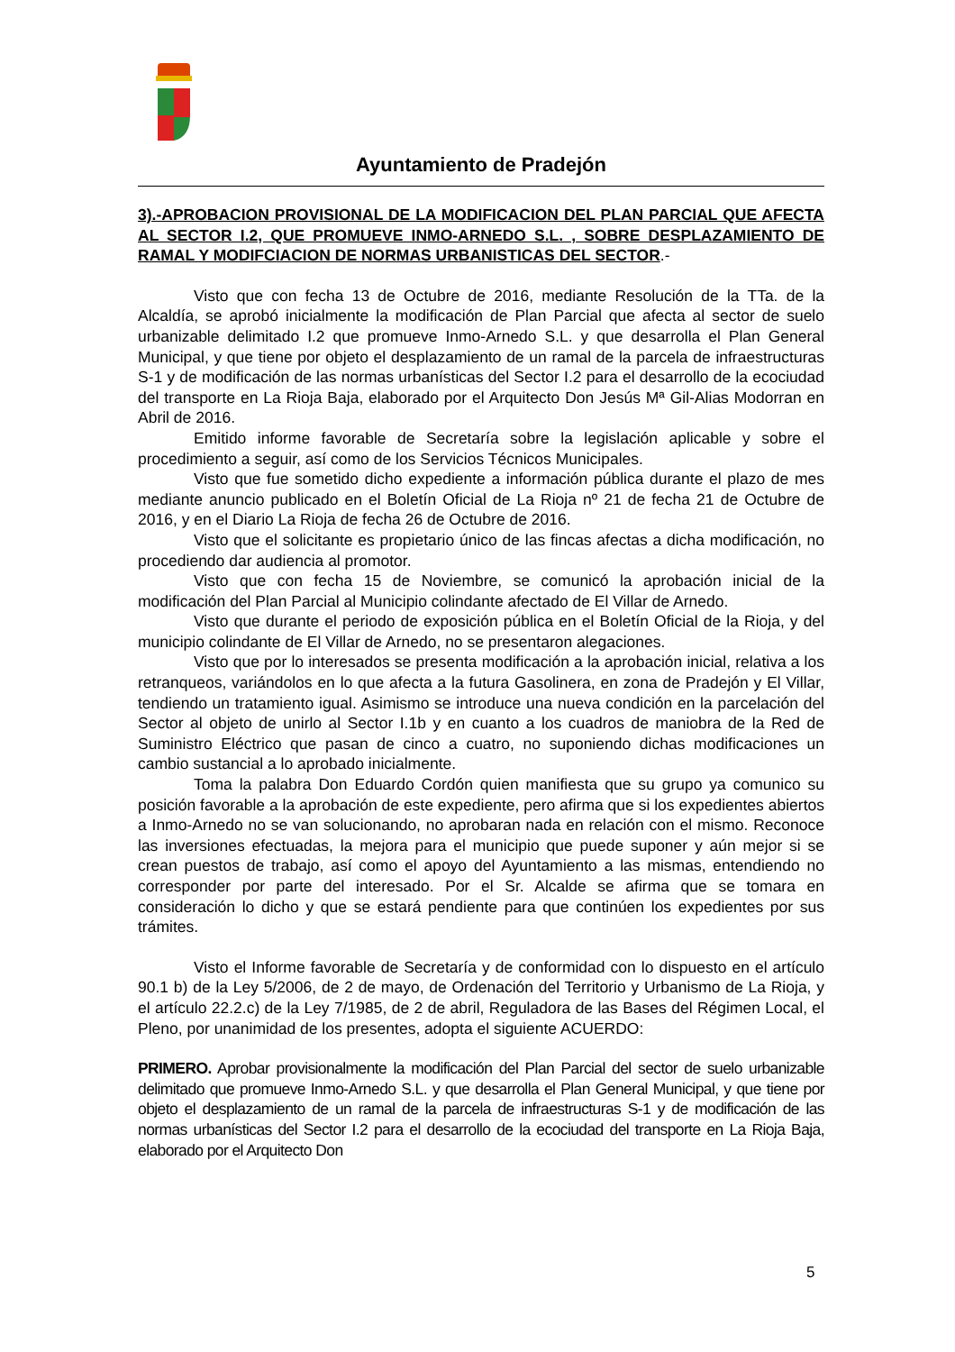Ayuntamiento de Pradejón
3).-APROBACION PROVISIONAL DE LA MODIFICACION DEL PLAN PARCIAL QUE AFECTA AL SECTOR I.2, QUE PROMUEVE INMO-ARNEDO S.L. , SOBRE DESPLAZAMIENTO DE RAMAL Y MODIFCIACION DE NORMAS URBANISTICAS DEL SECTOR.-
Visto que con fecha 13 de Octubre de 2016, mediante Resolución de la TTa. de la Alcaldía, se aprobó inicialmente la modificación de Plan Parcial que afecta al sector de suelo urbanizable delimitado I.2 que promueve Inmo-Arnedo S.L. y que desarrolla el Plan General Municipal, y que tiene por objeto el desplazamiento de un ramal de la parcela de infraestructuras S-1 y de modificación de las normas urbanísticas del Sector I.2 para el desarrollo de la ecociudad del transporte en La Rioja Baja, elaborado por el Arquitecto Don Jesús Mª Gil-Alias Modorran en Abril de 2016.
Emitido informe favorable de Secretaría sobre la legislación aplicable y sobre el procedimiento a seguir, así como de los Servicios Técnicos Municipales.
Visto que fue sometido dicho expediente a información pública durante el plazo de mes mediante anuncio publicado en el Boletín Oficial de La Rioja nº 21 de fecha 21 de Octubre de 2016, y en el Diario La Rioja de fecha 26 de Octubre de 2016.
Visto que el solicitante es propietario único de las fincas afectas a dicha modificación, no procediendo dar audiencia al promotor.
Visto que con fecha 15 de Noviembre, se comunicó la aprobación inicial de la modificación del Plan Parcial al Municipio colindante afectado de El Villar de Arnedo.
Visto que durante el periodo de exposición pública en el Boletín Oficial de la Rioja, y del municipio colindante de El Villar de Arnedo, no se presentaron alegaciones.
Visto que por lo interesados se presenta modificación a la aprobación inicial, relativa a los retranqueos, variándolos en lo que afecta a la futura Gasolinera, en zona de Pradejón y El Villar, tendiendo un tratamiento igual. Asimismo se introduce una nueva condición en la parcelación del Sector al objeto de unirlo al Sector I.1b y en cuanto a los cuadros de maniobra de la Red de Suministro Eléctrico que pasan de cinco a cuatro, no suponiendo dichas modificaciones un cambio sustancial a lo aprobado inicialmente.
Toma la palabra Don Eduardo Cordón quien manifiesta que su grupo ya comunico su posición favorable a la aprobación de este expediente, pero afirma que si los expedientes abiertos a Inmo-Arnedo no se van solucionando, no aprobaran nada en relación con el mismo. Reconoce las inversiones efectuadas, la mejora para el municipio que puede suponer y aún mejor si se crean puestos de trabajo, así como el apoyo del Ayuntamiento a las mismas, entendiendo no corresponder por parte del interesado. Por el Sr. Alcalde se afirma que se tomara en consideración lo dicho y que se estará pendiente para que continúen los expedientes por sus trámites.
Visto el Informe favorable de Secretaría y de conformidad con lo dispuesto en el artículo 90.1 b) de la Ley 5/2006, de 2 de mayo, de Ordenación del Territorio y Urbanismo de La Rioja, y el artículo 22.2.c) de la Ley 7/1985, de 2 de abril, Reguladora de las Bases del Régimen Local, el Pleno, por unanimidad de los presentes, adopta el siguiente ACUERDO:
PRIMERO. Aprobar provisionalmente la modificación del Plan Parcial del sector de suelo urbanizable delimitado que promueve Inmo-Arnedo S.L. y que desarrolla el Plan General Municipal, y que tiene por objeto el desplazamiento de un ramal de la parcela de infraestructuras S-1 y de modificación de las normas urbanísticas del Sector I.2 para el desarrollo de la ecociudad del transporte en La Rioja Baja, elaborado por el Arquitecto Don
5